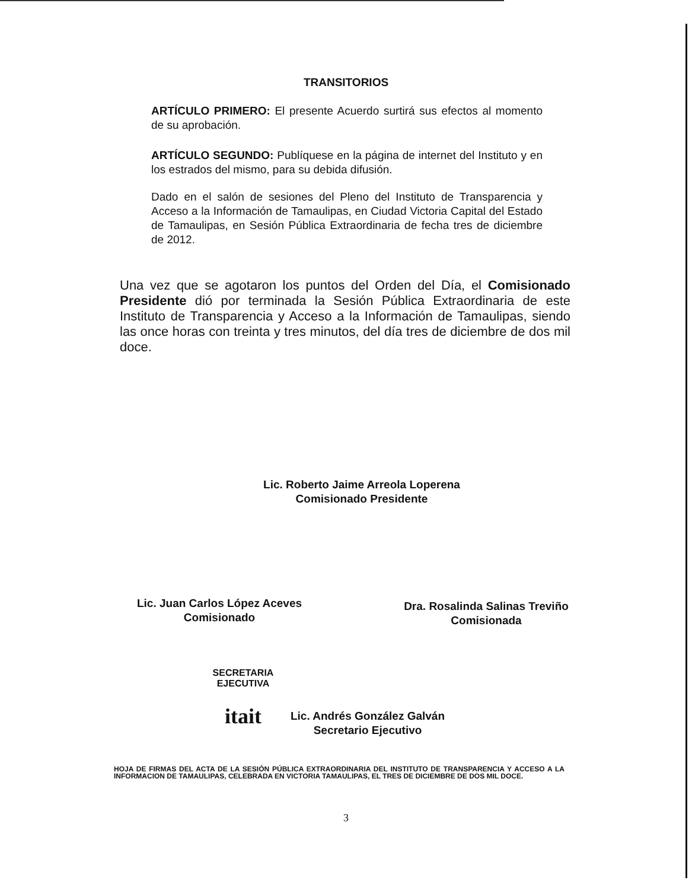TRANSITORIOS
ARTÍCULO PRIMERO: El presente Acuerdo surtirá sus efectos al momento de su aprobación.
ARTÍCULO SEGUNDO: Publíquese en la página de internet del Instituto y en los estrados del mismo, para su debida difusión.
Dado en el salón de sesiones del Pleno del Instituto de Transparencia y Acceso a la Información de Tamaulipas, en Ciudad Victoria Capital del Estado de Tamaulipas, en Sesión Pública Extraordinaria de fecha tres de diciembre de 2012.
Una vez que se agotaron los puntos del Orden del Día, el Comisionado Presidente dió por terminada la Sesión Pública Extraordinaria de este Instituto de Transparencia y Acceso a la Información de Tamaulipas, siendo las once horas con treinta y tres minutos, del día tres de diciembre de dos mil doce.
Lic. Roberto Jaime Arreola Loperena
Comisionado Presidente
Lic. Juan Carlos López Aceves
Comisionado
Dra. Rosalinda Salinas Treviño
Comisionada
SECRETARIA
EJECUTIVA
itait
Lic. Andrés González Galván
Secretario Ejecutivo
HOJA DE FIRMAS DEL ACTA DE LA SESIÓN PÚBLICA EXTRAORDINARIA DEL INSTITUTO DE TRANSPARENCIA Y ACCESO A LA INFORMACION DE TAMAULIPAS, CELEBRADA EN VICTORIA TAMAULIPAS, EL TRES DE DICIEMBRE DE DOS MIL DOCE.
3